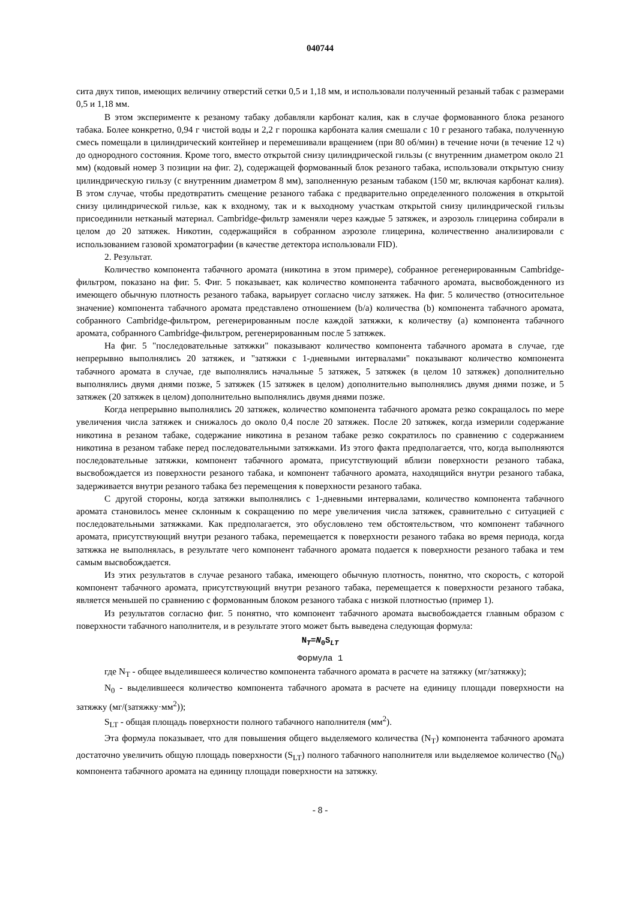040744
сита двух типов, имеющих величину отверстий сетки 0,5 и 1,18 мм, и использовали полученный резаный табак с размерами 0,5 и 1,18 мм.
В этом эксперименте к резаному табаку добавляли карбонат калия, как в случае формованного блока резаного табака. Более конкретно, 0,94 г чистой воды и 2,2 г порошка карбоната калия смешали с 10 г резаного табака, полученную смесь помещали в цилиндрический контейнер и перемешивали вращением (при 80 об/мин) в течение ночи (в течение 12 ч) до однородного состояния. Кроме того, вместо открытой снизу цилиндрической гильзы (с внутренним диаметром около 21 мм) (кодовый номер 3 позиции на фиг. 2), содержащей формованный блок резаного табака, использовали открытую снизу цилиндрическую гильзу (с внутренним диаметром 8 мм), заполненную резаным табаком (150 мг, включая карбонат калия). В этом случае, чтобы предотвратить смещение резаного табака с предварительно определенного положения в открытой снизу цилиндрической гильзе, как к входному, так и к выходному участкам открытой снизу цилиндрической гильзы присоединили нетканый материал. Cambridge-фильтр заменяли через каждые 5 затяжек, и аэрозоль глицерина собирали в целом до 20 затяжек. Никотин, содержащийся в собранном аэрозоле глицерина, количественно анализировали с использованием газовой хроматографии (в качестве детектора использовали FID).
2. Результат.
Количество компонента табачного аромата (никотина в этом примере), собранное регенерированным Cambridge-фильтром, показано на фиг. 5. Фиг. 5 показывает, как количество компонента табачного аромата, высвобожденного из имеющего обычную плотность резаного табака, варьирует согласно числу затяжек. На фиг. 5 количество (относительное значение) компонента табачного аромата представлено отношением (b/a) количества (b) компонента табачного аромата, собранного Cambridge-фильтром, регенерированным после каждой затяжки, к количеству (a) компонента табачного аромата, собранного Cambridge-фильтром, регенерированным после 5 затяжек.
На фиг. 5 "последовательные затяжки" показывают количество компонента табачного аромата в случае, где непрерывно выполнялись 20 затяжек, и "затяжки с 1-дневными интервалами" показывают количество компонента табачного аромата в случае, где выполнялись начальные 5 затяжек, 5 затяжек (в целом 10 затяжек) дополнительно выполнялись двумя днями позже, 5 затяжек (15 затяжек в целом) дополнительно выполнялись двумя днями позже, и 5 затяжек (20 затяжек в целом) дополнительно выполнялись двумя днями позже.
Когда непрерывно выполнялись 20 затяжек, количество компонента табачного аромата резко сокращалось по мере увеличения числа затяжек и снижалось до около 0,4 после 20 затяжек. После 20 затяжек, когда измерили содержание никотина в резаном табаке, содержание никотина в резаном табаке резко сократилось по сравнению с содержанием никотина в резаном табаке перед последовательными затяжками. Из этого факта предполагается, что, когда выполняются последовательные затяжки, компонент табачного аромата, присутствующий вблизи поверхности резаного табака, высвобождается из поверхности резаного табака, и компонент табачного аромата, находящийся внутри резаного табака, задерживается внутри резаного табака без перемещения к поверхности резаного табака.
С другой стороны, когда затяжки выполнялись с 1-дневными интервалами, количество компонента табачного аромата становилось менее склонным к сокращению по мере увеличения числа затяжек, сравнительно с ситуацией с последовательными затяжками. Как предполагается, это обусловлено тем обстоятельством, что компонент табачного аромата, присутствующий внутри резаного табака, перемещается к поверхности резаного табака во время периода, когда затяжка не выполнялась, в результате чего компонент табачного аромата подается к поверхности резаного табака и тем самым высвобождается.
Из этих результатов в случае резаного табака, имеющего обычную плотность, понятно, что скорость, с которой компонент табачного аромата, присутствующий внутри резаного табака, перемещается к поверхности резаного табака, является меньшей по сравнению с формованным блоком резаного табака с низкой плотностью (пример 1).
Из результатов согласно фиг. 5 понятно, что компонент табачного аромата высвобождается главным образом с поверхности табачного наполнителя, и в результате этого может быть выведена следующая формула:
N<sub>T</sub>=N<sub>0</sub>S<sub>LT</sub>
Формула 1
где N<sub>T</sub> - общее выделившееся количество компонента табачного аромата в расчете на затяжку (мг/затяжку);
N<sub>0</sub> - выделившееся количество компонента табачного аромата в расчете на единицу площади поверхности на затяжку (мг/(затяжку·мм<sup>2</sup>));
S<sub>LT</sub> - общая площадь поверхности полного табачного наполнителя (мм<sup>2</sup>).
Эта формула показывает, что для повышения общего выделяемого количества (N<sub>T</sub>) компонента табачного аромата достаточно увеличить общую площадь поверхности (S<sub>LT</sub>) полного табачного наполнителя или выделяемое количество (N<sub>0</sub>) компонента табачного аромата на единицу площади поверхности на затяжку.
- 8 -